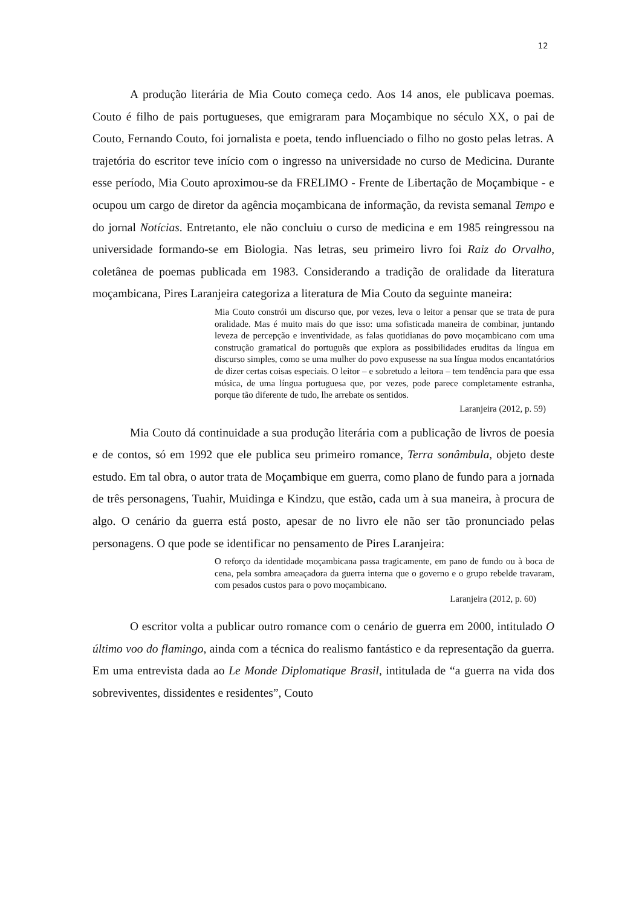12
A produção literária de Mia Couto começa cedo. Aos 14 anos, ele publicava poemas. Couto é filho de pais portugueses, que emigraram para Moçambique no século XX, o pai de Couto, Fernando Couto, foi jornalista e poeta, tendo influenciado o filho no gosto pelas letras. A trajetória do escritor teve início com o ingresso na universidade no curso de Medicina. Durante esse período, Mia Couto aproximou-se da FRELIMO - Frente de Libertação de Moçambique - e ocupou um cargo de diretor da agência moçambicana de informação, da revista semanal Tempo e do jornal Notícias. Entretanto, ele não concluiu o curso de medicina e em 1985 reingressou na universidade formando-se em Biologia. Nas letras, seu primeiro livro foi Raiz do Orvalho, coletânea de poemas publicada em 1983. Considerando a tradição de oralidade da literatura moçambicana, Pires Laranjeira categoriza a literatura de Mia Couto da seguinte maneira:
Mia Couto constrói um discurso que, por vezes, leva o leitor a pensar que se trata de pura oralidade. Mas é muito mais do que isso: uma sofisticada maneira de combinar, juntando leveza de percepção e inventividade, as falas quotidianas do povo moçambicano com uma construção gramatical do português que explora as possibilidades eruditas da língua em discurso simples, como se uma mulher do povo expusesse na sua língua modos encantatórios de dizer certas coisas especiais. O leitor – e sobretudo a leitora – tem tendência para que essa música, de uma língua portuguesa que, por vezes, pode parece completamente estranha, porque tão diferente de tudo, lhe arrebate os sentidos.
Laranjeira (2012, p. 59)
Mia Couto dá continuidade a sua produção literária com a publicação de livros de poesia e de contos, só em 1992 que ele publica seu primeiro romance, Terra sonâmbula, objeto deste estudo. Em tal obra, o autor trata de Moçambique em guerra, como plano de fundo para a jornada de três personagens, Tuahir, Muidinga e Kindzu, que estão, cada um à sua maneira, à procura de algo. O cenário da guerra está posto, apesar de no livro ele não ser tão pronunciado pelas personagens. O que pode se identificar no pensamento de Pires Laranjeira:
O reforço da identidade moçambicana passa tragicamente, em pano de fundo ou à boca de cena, pela sombra ameaçadora da guerra interna que o governo e o grupo rebelde travaram, com pesados custos para o povo moçambicano.
Laranjeira (2012, p. 60)
O escritor volta a publicar outro romance com o cenário de guerra em 2000, intitulado O último voo do flamingo, ainda com a técnica do realismo fantástico e da representação da guerra. Em uma entrevista dada ao Le Monde Diplomatique Brasil, intitulada de “a guerra na vida dos sobreviventes, dissidentes e residentes”, Couto